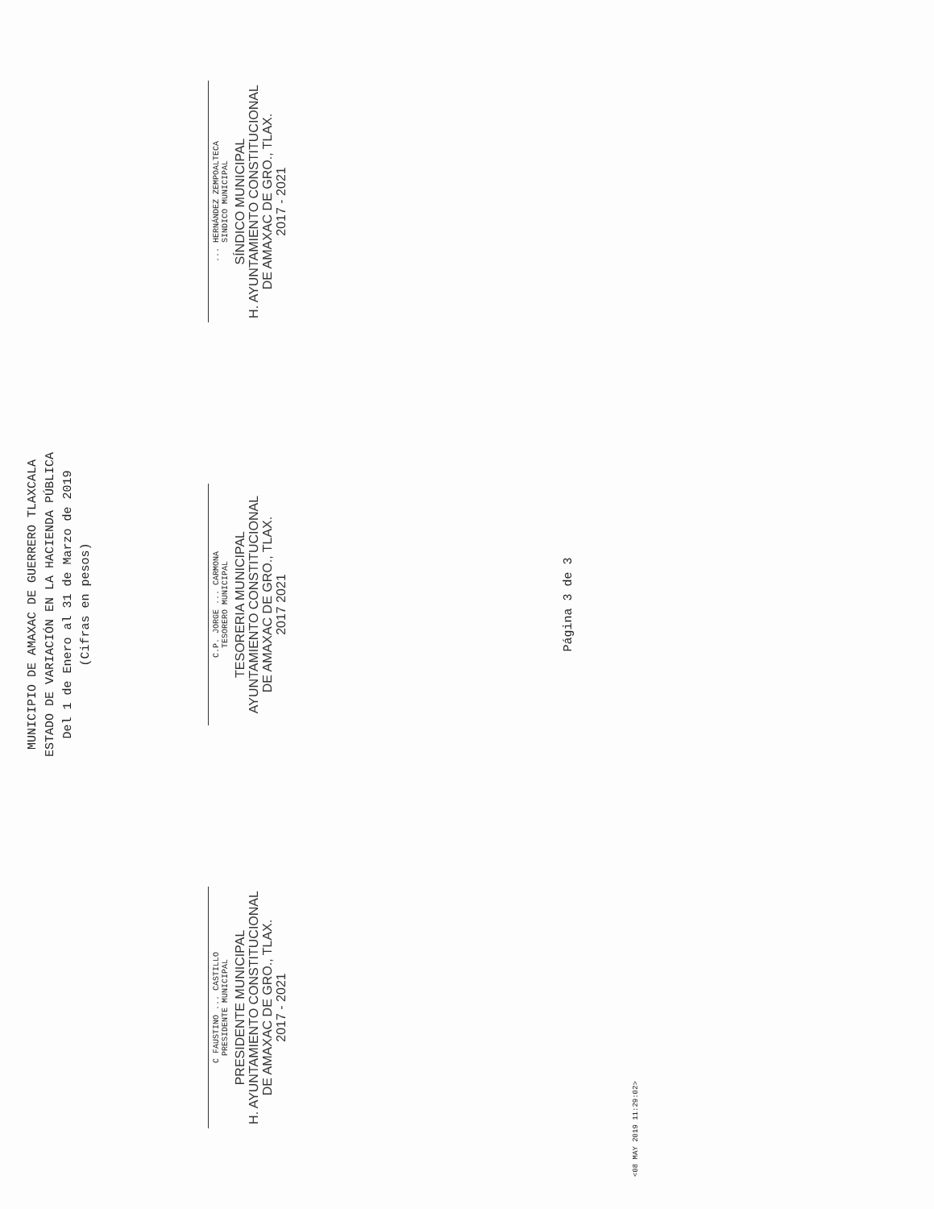MUNICIPIO DE AMAXAC DE GUERRERO TLAXCALA
ESTADO DE VARIACIÓN EN LA HACIENDA PÚBLICA
Del 1 de Enero al 31 de Marzo de 2019
(Cifras en pesos)
C FAUSTINO ... CASTILLO
PRESIDENTE MUNICIPAL
PRESIDENTE MUNICIPAL
H. AYUNTAMIENTO CONSTITUCIONAL
DE AMAXAC DE GRO., TLAX.
2017 - 2021
C.P. JORGE ... CARMONA
TESORERO MUNICIPAL
TESORERIA MUNICIPAL
AYUNTAMIENTO CONSTITUCIONAL
DE AMAXAC DE GRO., TLAX.
2017 2021
... HERNÁNDEZ ZEMPOALTECA
SINDICO MUNICIPAL
SÍNDICO MUNICIPAL
H. AYUNTAMIENTO CONSTITUCIONAL
DE AMAXAC DE GRO., TLAX.
2017 - 2021
Página 3 de 3
<08 MAY 2019 11:29:02>